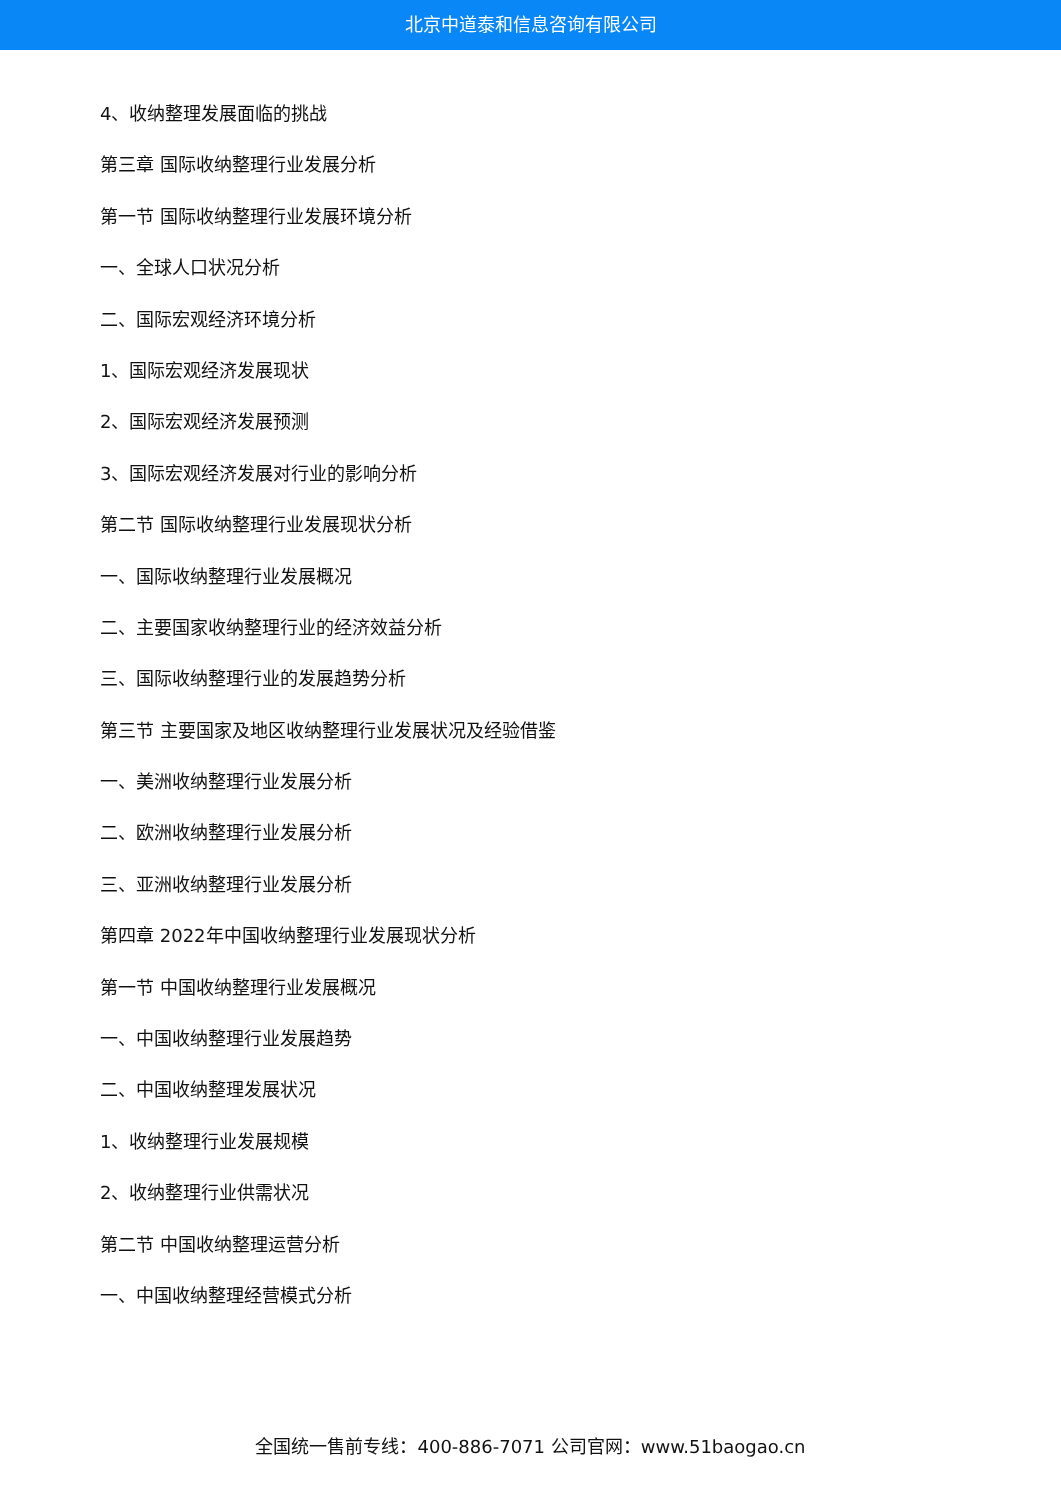北京中道泰和信息咨询有限公司
4、收纳整理发展面临的挑战
第三章 国际收纳整理行业发展分析
第一节 国际收纳整理行业发展环境分析
一、全球人口状况分析
二、国际宏观经济环境分析
1、国际宏观经济发展现状
2、国际宏观经济发展预测
3、国际宏观经济发展对行业的影响分析
第二节 国际收纳整理行业发展现状分析
一、国际收纳整理行业发展概况
二、主要国家收纳整理行业的经济效益分析
三、国际收纳整理行业的发展趋势分析
第三节 主要国家及地区收纳整理行业发展状况及经验借鉴
一、美洲收纳整理行业发展分析
二、欧洲收纳整理行业发展分析
三、亚洲收纳整理行业发展分析
第四章 2022年中国收纳整理行业发展现状分析
第一节 中国收纳整理行业发展概况
一、中国收纳整理行业发展趋势
二、中国收纳整理发展状况
1、收纳整理行业发展规模
2、收纳整理行业供需状况
第二节 中国收纳整理运营分析
一、中国收纳整理经营模式分析
全国统一售前专线：400-886-7071 公司官网：www.51baogao.cn